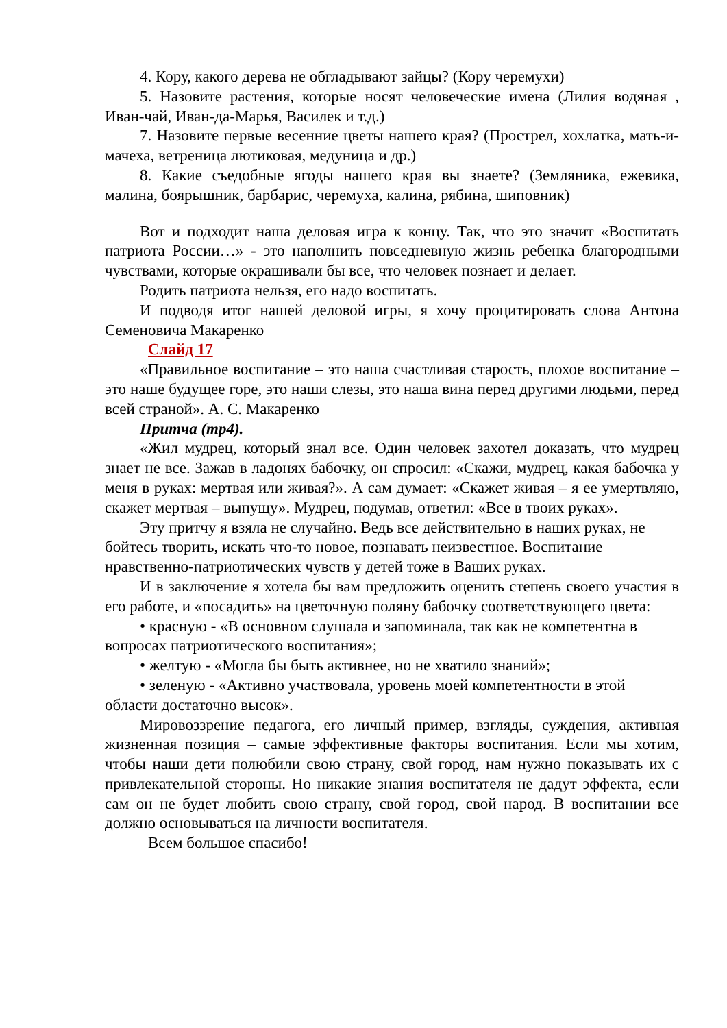4. Кору, какого дерева не обгладывают зайцы? (Кору черемухи)
5. Назовите растения, которые носят человеческие имена (Лилия водяная , Иван-чай, Иван-да-Марья, Василек и т.д.)
7. Назовите первые весенние цветы нашего края? (Прострел, хохлатка, мать-и-мачеха, ветреница лютиковая, медуница и др.)
8. Какие съедобные ягоды нашего края вы знаете? (Земляника, ежевика, малина, боярышник, барбарис, черемуха, калина, рябина, шиповник)
Вот и подходит наша деловая игра к концу. Так, что это значит «Воспитать патриота России…» - это наполнить повседневную жизнь ребенка благородными чувствами, которые окрашивали бы все, что человек познает и делает.
Родить патриота нельзя, его надо воспитать.
И подводя итог нашей деловой игры, я хочу процитировать слова Антона Семеновича Макаренко
Слайд 17
«Правильное воспитание – это наша счастливая старость, плохое воспитание – это наше будущее горе, это наши слезы, это наша вина перед другими людьми, перед всей страной». А. С. Макаренко
Притча (mp4).
«Жил мудрец, который знал все. Один человек захотел доказать, что мудрец знает не все. Зажав в ладонях бабочку, он спросил: «Скажи, мудрец, какая бабочка у меня в руках: мертвая или живая?». А сам думает: «Скажет живая – я ее умертвляю, скажет мертвая – выпущу». Мудрец, подумав, ответил: «Все в твоих руках».
Эту притчу я взяла не случайно. Ведь все действительно в наших руках, не бойтесь творить, искать что-то новое, познавать неизвестное. Воспитание нравственно-патриотических чувств у детей тоже в Ваших руках.
И в заключение я хотела бы вам предложить оценить степень своего участия в его работе, и «посадить» на цветочную поляну бабочку соответствующего цвета:
• красную - «В основном слушала и запоминала, так как не компетентна в вопросах патриотического воспитания»;
• желтую - «Могла бы быть активнее, но не хватило знаний»;
• зеленую - «Активно участвовала, уровень моей компетентности в этой области достаточно высок».
Мировоззрение педагога, его личный пример, взгляды, суждения, активная жизненная позиция – самые эффективные факторы воспитания. Если мы хотим, чтобы наши дети полюбили свою страну, свой город, нам нужно показывать их с привлекательной стороны. Но никакие знания воспитателя не дадут эффекта, если сам он не будет любить свою страну, свой город, свой народ. В воспитании все должно основываться на личности воспитателя.
Всем большое спасибо!